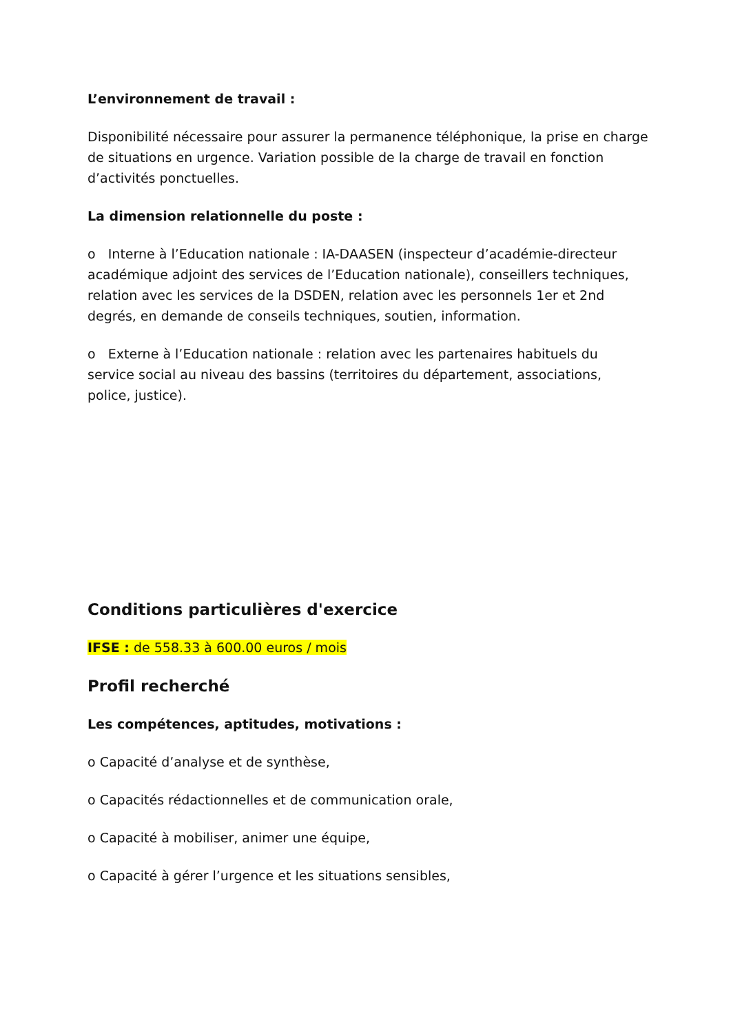L’environnement de travail :
Disponibilité nécessaire pour assurer la permanence téléphonique, la prise en charge de situations en urgence. Variation possible de la charge de travail en fonction d’activités ponctuelles.
La dimension relationnelle du poste :
o Interne à l’Education nationale : IA-DAASEN (inspecteur d’académie-directeur académique adjoint des services de l’Education nationale), conseillers techniques, relation avec les services de la DSDEN, relation avec les personnels 1er et 2nd degrés, en demande de conseils techniques, soutien, information.
o Externe à l’Education nationale : relation avec les partenaires habituels du service social au niveau des bassins (territoires du département, associations, police, justice).
Conditions particulières d'exercice
IFSE : de 558.33 à 600.00 euros / mois
Profil recherché
Les compétences, aptitudes, motivations :
o Capacité d’analyse et de synthèse,
o Capacités rédactionnelles et de communication orale,
o Capacité à mobiliser, animer une équipe,
o Capacité à gérer l’urgence et les situations sensibles,